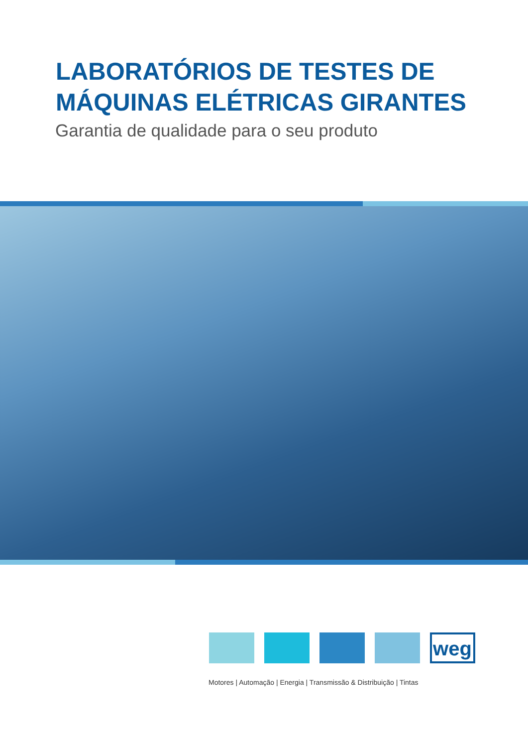LABORATÓRIOS DE TESTES DE
MÁQUINAS ELÉTRICAS GIRANTES
Garantia de qualidade para o seu produto
weg
Motores | Automação | Energia | Transmissão & Distribuição | Tintas